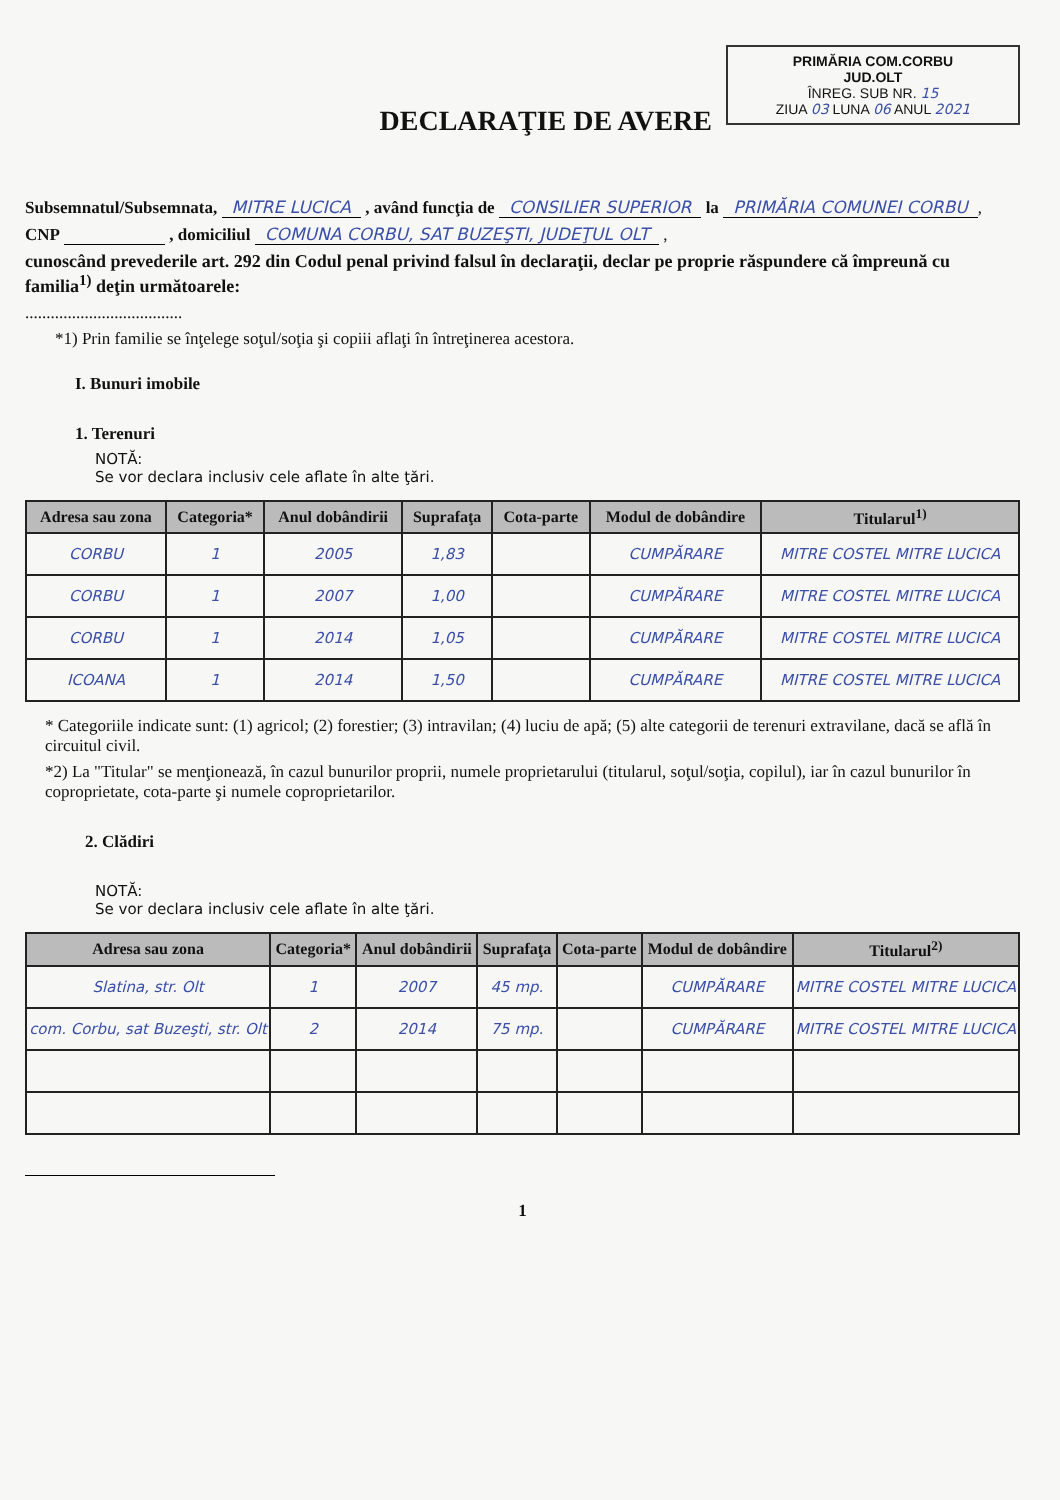DECLARAŢIE DE AVERE
PRIMĂRIA COM.CORBU
JUD.OLT
ÎNREG. SUB NR. 15
ZIUA 03 LUNA 06 ANUL 2021
Subsemnatul/Subsemnata, MITRE LUCICA , având funcţia de CONSILIER SUPERIOR la PRIMĂRIA COMUNEI CORBU,
CNP , domiciliul COMUNA CORBU, SAT BUZEŞTI, JUDEŢUL OLT ,
cunoscând prevederile art. 292 din Codul penal privind falsul în declaraţii, declar pe proprie răspundere că împreună cu familia<sup>1)</sup> deţin următoarele:
.....................................
*1) Prin familie se înţelege soţul/soţia şi copiii aflaţi în întreţinerea acestora.
I. Bunuri imobile
1. Terenuri
NOTĂ:
Se vor declara inclusiv cele aflate în alte ţări.
| Adresa sau zona | Categoria* | Anul dobândirii | Suprafaţa | Cota-parte | Modul de dobândire | Titularul<sup>1)</sup> |
| --- | --- | --- | --- | --- | --- | --- |
| CORBU | 1 | 2005 | 1,83 | | CUMPĂRARE | MITRE COSTEL MITRE LUCICA |
| CORBU | 1 | 2007 | 1,00 | | CUMPĂRARE | MITRE COSTEL MITRE LUCICA |
| CORBU | 1 | 2014 | 1,05 | | CUMPĂRARE | MITRE COSTEL MITRE LUCICA |
| ICOANA | 1 | 2014 | 1,50 | | CUMPĂRARE | MITRE COSTEL MITRE LUCICA |
* Categoriile indicate sunt: (1) agricol; (2) forestier; (3) intravilan; (4) luciu de apă; (5) alte categorii de terenuri extravilane, dacă se află în circuitul civil.
*2) La "Titular" se menţionează, în cazul bunurilor proprii, numele proprietarului (titularul, soţul/soţia, copilul), iar în cazul bunurilor în coproprietate, cota-parte şi numele coproprietarilor.
2. Clădiri
NOTĂ:
Se vor declara inclusiv cele aflate în alte ţări.
| Adresa sau zona | Categoria* | Anul dobândirii | Suprafaţa | Cota-parte | Modul de dobândire | Titularul<sup>2)</sup> |
| --- | --- | --- | --- | --- | --- | --- |
| Slatina, str. Olt | 1 | 2007 | 45 mp. | | CUMPĂRARE | MITRE COSTEL MITRE LUCICA |
| com. Corbu, sat Buzeşti, str. Olt | 2 | 2014 | 75 mp. | | CUMPĂRARE | MITRE COSTEL MITRE LUCICA |
1